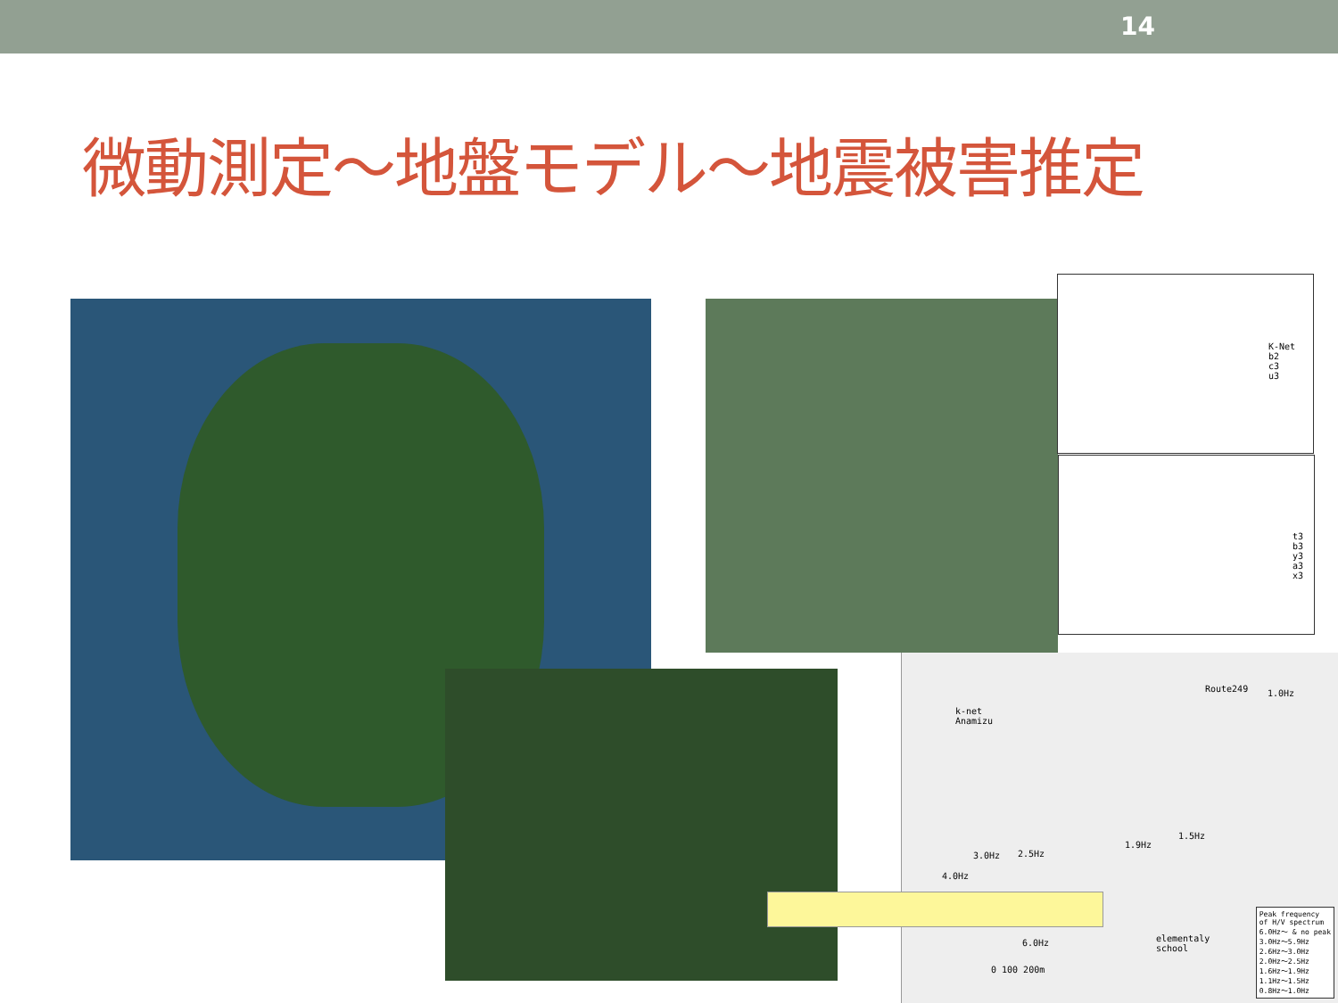14
微動測定～地盤モデル～地震被害推定
K-Net
b2
c3
u3
t3
b3
y3
a3
x3
k-net
Anamizu
Route249 1.0Hz
4.0Hz
2.5Hz
3.0Hz
1.9Hz
1.5Hz
6.0Hz
elementaly
school
0 100 200m
Peak frequency
of H/V spectrum
6.0Hz～ & no peak
3.0Hz～5.9Hz
2.6Hz～3.0Hz
2.0Hz～2.5Hz
1.6Hz～1.9Hz
1.1Hz～1.5Hz
0.8Hz～1.0Hz